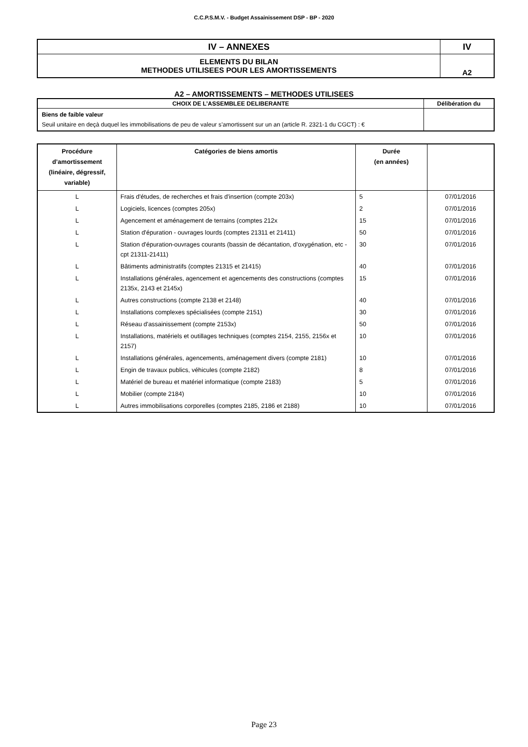C.C.P.S.M.V. - Budget Assainissement DSP - BP - 2020
| IV – ANNEXES | IV |
| ELEMENTS DU BILAN METHODES UTILISEES POUR LES AMORTISSEMENTS | A2 |
A2 – AMORTISSEMENTS – METHODES UTILISEES
| CHOIX DE L’ASSEMBLEE DELIBERANTE | Délibération du |
| --- | --- |
| Biens de faible valeur Seuil unitaire en deçà duquel les immobilisations de peu de valeur s’amortissent sur un an (article R. 2321-1 du CGCT) : € | |
| Procédure d’amortissement (linéaire, dégressif, variable) | Catégories de biens amortis | Durée (en années) | |
| --- | --- | --- | --- |
| L | Frais d'études, de recherches et frais d'insertion (compte 203x) | 5 | 07/01/2016 |
| L | Logiciels, licences (comptes 205x) | 2 | 07/01/2016 |
| L | Agencement et aménagement de terrains (comptes 212x | 15 | 07/01/2016 |
| L | Station d'épuration - ouvrages lourds (comptes 21311 et 21411) | 50 | 07/01/2016 |
| L | Station d'épuration-ouvrages courants (bassin de décantation, d'oxygénation, etc -cpt 21311-21411) | 30 | 07/01/2016 |
| L | Bâtiments administratifs (comptes 21315 et 21415) | 40 | 07/01/2016 |
| L | Installations générales, agencement et agencements des constructions (comptes 2135x, 2143 et 2145x) | 15 | 07/01/2016 |
| L | Autres constructions (compte 2138 et 2148) | 40 | 07/01/2016 |
| L | Installations complexes spécialisées (compte 2151) | 30 | 07/01/2016 |
| L | Réseau d'assainissement (compte 2153x) | 50 | 07/01/2016 |
| L | Installations, matériels et outillages techniques (comptes 2154, 2155, 2156x et 2157) | 10 | 07/01/2016 |
| L | Installations générales, agencements, aménagement divers (compte 2181) | 10 | 07/01/2016 |
| L | Engin de travaux publics, véhicules (compte 2182) | 8 | 07/01/2016 |
| L | Matériel de bureau et matériel informatique (compte 2183) | 5 | 07/01/2016 |
| L | Mobilier (compte 2184) | 10 | 07/01/2016 |
| L | Autres immobilisations corporelles (comptes 2185, 2186 et 2188) | 10 | 07/01/2016 |
Page 23